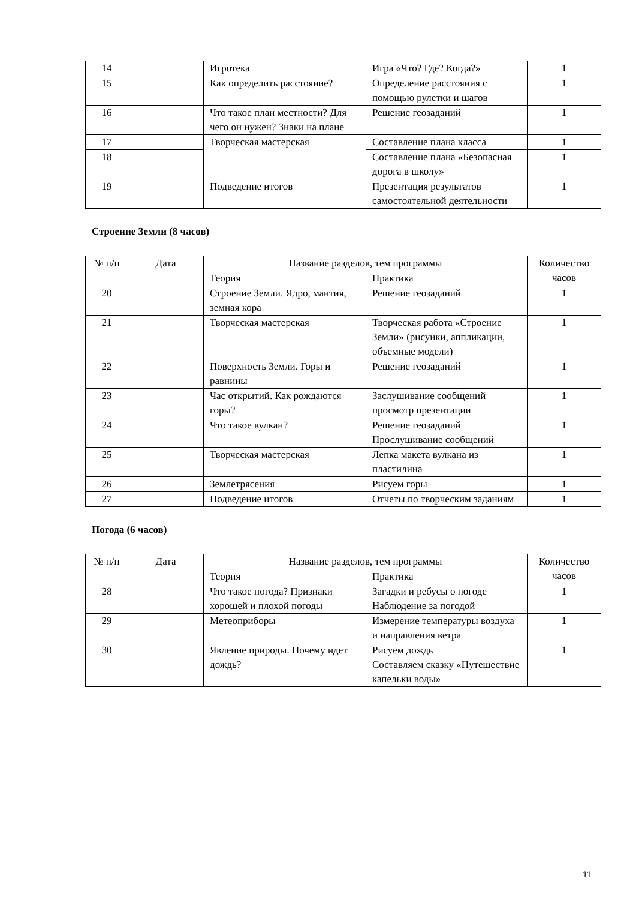| 14 | | Игротека | Игра «Что? Где? Когда?» | 1 |
| 15 | | Как определить расстояние? | Определение расстояния с помощью рулетки и шагов | 1 |
| 16 | | Что такое план местности? Для чего он нужен? Знаки на плане | Решение геозаданий | 1 |
| 17 | | Творческая мастерская | Составление плана класса | 1 |
| 18 | | | Составление плана «Безопасная дорога в школу» | 1 |
| 19 | | Подведение итогов | Презентация результатов самостоятельной деятельности | 1 |
Строение Земли (8 часов)
| № п/п | Дата | Название разделов, тем программы | | Количество часов |
| --- | --- | --- | --- | --- |
| | | Теория | Практика | |
| 20 | | Строение Земли. Ядро, мантия, земная кора | Решение геозаданий | 1 |
| 21 | | Творческая мастерская | Творческая работа «Строение Земли» (рисунки, аппликации, объемные модели) | 1 |
| 22 | | Поверхность Земли. Горы и равнины | Решение геозаданий | 1 |
| 23 | | Час открытий. Как рождаются горы? | Заслушивание сообщений просмотр презентации | 1 |
| 24 | | Что такое вулкан? | Решение геозаданий Прослушивание сообщений | 1 |
| 25 | | Творческая мастерская | Лепка макета вулкана из пластилина | 1 |
| 26 | | Землетрясения | Рисуем горы | 1 |
| 27 | | Подведение итогов | Отчеты по творческим заданиям | 1 |
Погода (6 часов)
| № п/п | Дата | Название разделов, тем программы | | Количество часов |
| --- | --- | --- | --- | --- |
| | | Теория | Практика | |
| 28 | | Что такое погода? Признаки хорошей и плохой погоды | Загадки и ребусы о погоде Наблюдение за погодой | 1 |
| 29 | | Метеоприборы | Измерение температуры воздуха и направления ветра | 1 |
| 30 | | Явление природы. Почему идет дождь? | Рисуем дождь Составляем сказку «Путешествие капельки воды» | 1 |
11